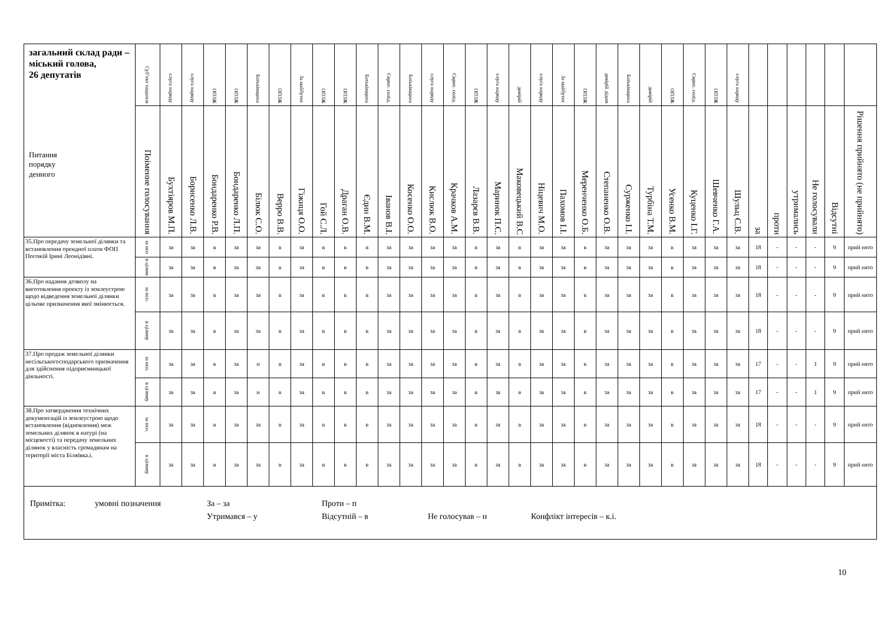| загальний склад ради – міський голова, 26 депутатів Питання порядку денного | Суб’єкт подання | слуга народу | слуга народу | ОПЗЖ | ОПЗЖ | Батьківщина | ОПЗЖ | За майбутнє | ОПЗЖ | ОПЗЖ | Батьківщина | Європ. солід. | Батьківщина | слуга народу | Європ. солід. | ОПЗЖ | слуга народу | довірій | слуга народу | За майбутнє | ОПЗЖ | довірій дідам | Батьківщина | довірій | ОПЗЖ | Європ. солід. | ОПЗЖ | слуга народу | | | | | | |
| --- | --- | --- | --- | --- | --- | --- | --- | --- | --- | --- | --- | --- | --- | --- | --- | --- | --- | --- | --- | --- | --- | --- | --- | --- | --- | --- | --- | --- | --- | --- | --- | --- | --- | --- |
| | Поіменне голосування | Бухтіяров М.П. | Борисенко Л.В. | Бондаренко Р.В. | Бондаренко Л.П. | Білюк С.О. | Верро В.В. | Гіжиця О.О. | Гой С.Л. | Драган О.В. | Єдин В.М. | Іванов В.І. | Косенко О.О. | Кислюк В.О. | Крачков А.М. | Лазарєв В.В. | Маринок П.С. | Маковецький В.С | Ніцевич М.О. | Пахомов І.І. | Меренченко О.Б. | Степаненко О.В. | Сурженко І.І. | Турбіна Т.М. | Усенко В.М. | Куценко І.Г. | Шевченко Г.А. | Шульц С.В. | за | проти | утримались | Не голосували | Відсутні | Рішення прийнято (не прийнято) |
| 35.Про передачу земельної ділянки та встановлення орендної плати ФОП Погожій Ірині Леонідівні. | за осн | за | за | в | за | за | в | за | в | в | в | за | за | за | за | в | за | в | за | за | в | за | за | за | в | за | за | за | 18 | - | - | - | 9 | прий нято |
| | в цілом | за | за | в | за | за | в | за | в | в | в | за | за | за | за | в | за | в | за | за | в | за | за | за | в | за | за | за | 18 | - | - | - | 9 | прий нято |
| 36.Про надання дозволу на виготовлення проекту із землеустрою щодо відведення земельної ділянки цільове призначення якої змінюється. | за осн. | за | за | в | за | за | в | за | в | в | в | за | за | за | за | в | за | в | за | за | в | за | за | за | в | за | за | за | 18 | - | - | - | 9 | прий нято |
| | в цілому | за | за | в | за | за | в | за | в | в | в | за | за | за | за | в | за | в | за | за | в | за | за | за | в | за | за | за | 18 | - | - | - | 9 | прий нято |
| 37.Про продаж земельної ділянки несільськогосподарського призначення для здійснення підприємницької діяльності. | за осн. | за | за | в | за | н | в | за | в | в | в | за | за | за | за | в | за | в | за | за | в | за | за | за | в | за | за | за | 17 | - | - | 1 | 9 | прий нято |
| | в цілому | за | за | в | за | н | в | за | в | в | в | за | за | за | за | в | за | в | за | за | в | за | за | за | в | за | за | за | 17 | - | - | 1 | 9 | прий нято |
| 38.Про затвердження технічних документацій із землеустрою щодо встановлення (відновлення) меж земельних ділянок в натурі (на місцевості) та передачу земельних ділянок у власність громадянам на території міста Біляївка.і. | за осн. | за | за | в | за | за | в | за | в | в | в | за | за | за | за | в | за | в | за | за | в | за | за | за | в | за | за | за | 18 | - | - | - | 9 | прий нято |
| | в цілому | за | за | в | за | за | в | за | в | в | в | за | за | за | за | в | за | в | за | за | в | за | за | за | в | за | за | за | 18 | - | - | - | 9 | прий нято |
| Примітка: умовні позначення За – за Проти – п Утримався – у Відсутній – в Не голосував – н Конфлікт інтересів – к.і. | | | | | | | | | | | | | | | | | | | | | | | | | | | | | | | | | | |
10